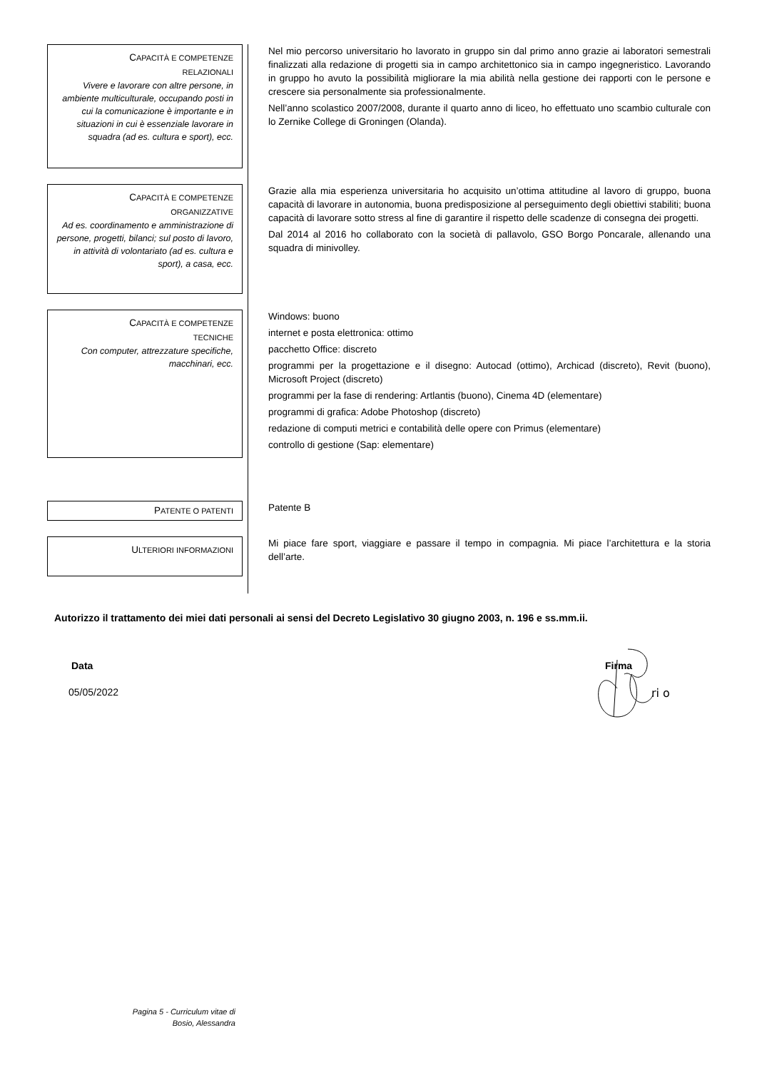CAPACITÀ E COMPETENZE
RELAZIONALI
Vivere e lavorare con altre persone, in ambiente multiculturale, occupando posti in cui la comunicazione è importante e in situazioni in cui è essenziale lavorare in squadra (ad es. cultura e sport), ecc.
Nel mio percorso universitario ho lavorato in gruppo sin dal primo anno grazie ai laboratori semestrali finalizzati alla redazione di progetti sia in campo architettonico sia in campo ingegneristico. Lavorando in gruppo ho avuto la possibilità migliorare la mia abilità nella gestione dei rapporti con le persone e crescere sia personalmente sia professionalmente.
Nell’anno scolastico 2007/2008, durante il quarto anno di liceo, ho effettuato uno scambio culturale con lo Zernike College di Groningen (Olanda).
CAPACITÀ E COMPETENZE
ORGANIZZATIVE
Ad es. coordinamento e amministrazione di persone, progetti, bilanci; sul posto di lavoro, in attività di volontariato (ad es. cultura e sport), a casa, ecc.
Grazie alla mia esperienza universitaria ho acquisito un’ottima attitudine al lavoro di gruppo, buona capacità di lavorare in autonomia, buona predisposizione al perseguimento degli obiettivi stabiliti; buona capacità di lavorare sotto stress al fine di garantire il rispetto delle scadenze di consegna dei progetti.
Dal 2014 al 2016 ho collaborato con la società di pallavolo, GSO Borgo Poncarale, allenando una squadra di minivolley.
CAPACITÀ E COMPETENZE
TECNICHE
Con computer, attrezzature specifiche, macchinari, ecc.
Windows: buono
internet e posta elettronica: ottimo
pacchetto Office: discreto
programmi per la progettazione e il disegno: Autocad (ottimo), Archicad (discreto), Revit (buono), Microsoft Project (discreto)
programmi per la fase di rendering: Artlantis (buono), Cinema 4D (elementare)
programmi di grafica: Adobe Photoshop (discreto)
redazione di computi metrici e contabilità delle opere con Primus (elementare)
controllo di gestione (Sap: elementare)
PATENTE O PATENTI
Patente B
ULTERIORI INFORMAZIONI
Mi piace fare sport, viaggiare e passare il tempo in compagnia. Mi piace l’architettura e la storia dell’arte.
Autorizzo il trattamento dei miei dati personali ai sensi del Decreto Legislativo 30 giugno 2003, n. 196 e ss.mm.ii.
Data
05/05/2022
Firma
ri o
Pagina 5 - Curriculum vitae di
Bosio, Alessandra